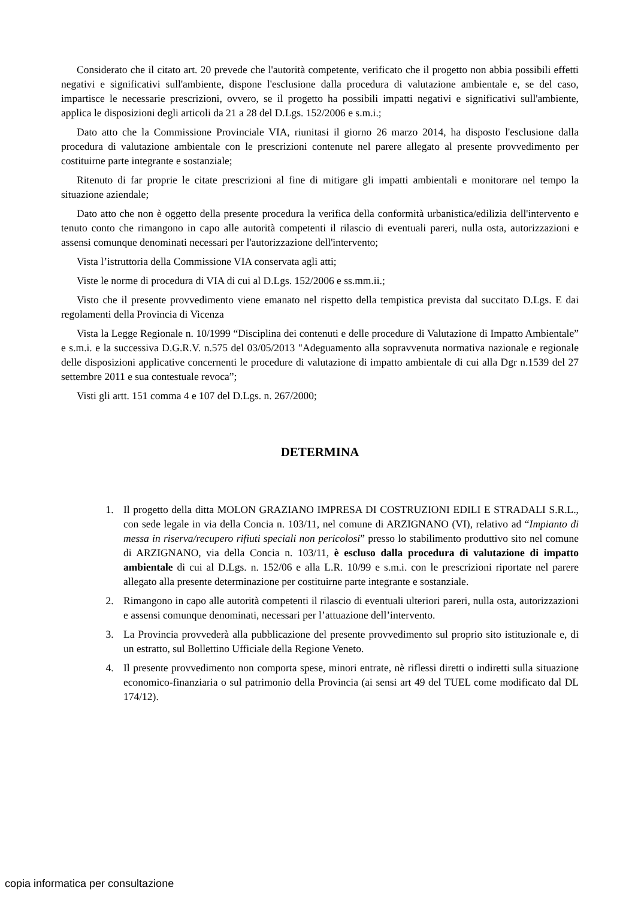Considerato che il citato art. 20 prevede che l'autorità competente, verificato che il progetto non abbia possibili effetti negativi e significativi sull'ambiente, dispone l'esclusione dalla procedura di valutazione ambientale e, se del caso, impartisce le necessarie prescrizioni, ovvero, se il progetto ha possibili impatti negativi e significativi sull'ambiente, applica le disposizioni degli articoli da 21 a 28 del D.Lgs. 152/2006 e s.m.i.;
Dato atto che la Commissione Provinciale VIA, riunitasi il giorno 26 marzo 2014, ha disposto l'esclusione dalla procedura di valutazione ambientale con le prescrizioni contenute nel parere allegato al presente provvedimento per costituirne parte integrante e sostanziale;
Ritenuto di far proprie le citate prescrizioni al fine di mitigare gli impatti ambientali e monitorare nel tempo la situazione aziendale;
Dato atto che non è oggetto della presente procedura la verifica della conformità urbanistica/edilizia dell'intervento e tenuto conto che rimangono in capo alle autorità competenti il rilascio di eventuali pareri, nulla osta, autorizzazioni e assensi comunque denominati necessari per l'autorizzazione dell'intervento;
Vista l’istruttoria della Commissione VIA conservata agli atti;
Viste le norme di procedura di VIA di cui al D.Lgs. 152/2006 e ss.mm.ii.;
Visto che il presente provvedimento viene emanato nel rispetto della tempistica prevista dal succitato D.Lgs. E dai regolamenti della Provincia di Vicenza
Vista la Legge Regionale n. 10/1999 “Disciplina dei contenuti e delle procedure di Valutazione di Impatto Ambientale” e s.m.i. e la successiva D.G.R.V. n.575 del 03/05/2013 "Adeguamento alla sopravvenuta normativa nazionale e regionale delle disposizioni applicative concernenti le procedure di valutazione di impatto ambientale di cui alla Dgr n.1539 del 27 settembre 2011 e sua contestuale revoca”;
Visti gli artt. 151 comma 4 e 107 del D.Lgs. n. 267/2000;
DETERMINA
1. Il progetto della ditta MOLON GRAZIANO IMPRESA DI COSTRUZIONI EDILI E STRADALI S.R.L., con sede legale in via della Concia n. 103/11, nel comune di ARZIGNANO (VI), relativo ad “Impianto di messa in riserva/recupero rifiuti speciali non pericolosi” presso lo stabilimento produttivo sito nel comune di ARZIGNANO, via della Concia n. 103/11, è escluso dalla procedura di valutazione di impatto ambientale di cui al D.Lgs. n. 152/06 e alla L.R. 10/99 e s.m.i. con le prescrizioni riportate nel parere allegato alla presente determinazione per costituirne parte integrante e sostanziale.
2. Rimangono in capo alle autorità competenti il rilascio di eventuali ulteriori pareri, nulla osta, autorizzazioni e assensi comunque denominati, necessari per l’attuazione dell’intervento.
3. La Provincia provvederà alla pubblicazione del presente provvedimento sul proprio sito istituzionale e, di un estratto, sul Bollettino Ufficiale della Regione Veneto.
4. Il presente provvedimento non comporta spese, minori entrate, nè riflessi diretti o indiretti sulla situazione economico-finanziaria o sul patrimonio della Provincia (ai sensi art 49 del TUEL come modificato dal DL 174/12).
copia informatica per consultazione